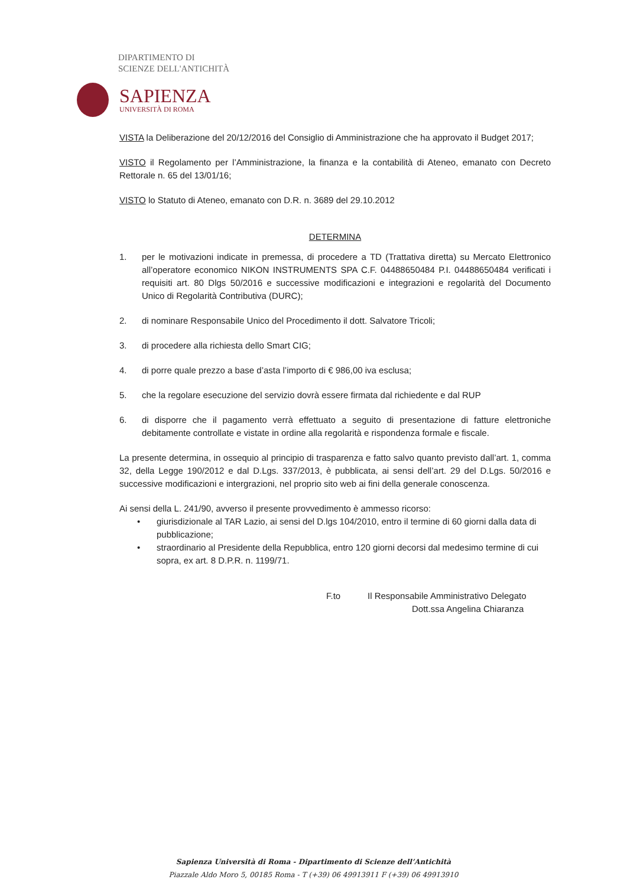DIPARTIMENTO DI
SCIENZE DELL'ANTICHITÀ
SAPIENZA
UNIVERSITÀ DI ROMA
VISTA la Deliberazione del 20/12/2016 del Consiglio di Amministrazione che ha approvato il Budget 2017;
VISTO il Regolamento per l’Amministrazione, la finanza e la contabilità di Ateneo, emanato con Decreto Rettorale n. 65 del 13/01/16;
VISTO lo Statuto di Ateneo, emanato con D.R. n. 3689 del 29.10.2012
DETERMINA
1. per le motivazioni indicate in premessa, di procedere a TD (Trattativa diretta) su Mercato Elettronico all’operatore economico NIKON INSTRUMENTS SPA C.F. 04488650484 P.I. 04488650484 verificati i requisiti art. 80 Dlgs 50/2016 e successive modificazioni e integrazioni e regolarità del Documento Unico di Regolarità Contributiva (DURC);
2. di nominare Responsabile Unico del Procedimento il dott. Salvatore Tricoli;
3. di procedere alla richiesta dello Smart CIG;
4. di porre quale prezzo a base d’asta l’importo di € 986,00 iva esclusa;
5. che la regolare esecuzione del servizio dovrà essere firmata dal richiedente e dal RUP
6. di disporre che il pagamento verrà effettuato a seguito di presentazione di fatture elettroniche debitamente controllate e vistate in ordine alla regolarità e rispondenza formale e fiscale.
La presente determina, in ossequio al principio di trasparenza e fatto salvo quanto previsto dall’art. 1, comma 32, della Legge 190/2012 e dal D.Lgs. 337/2013, è pubblicata, ai sensi dell’art. 29 del D.Lgs. 50/2016 e successive modificazioni e intergrazioni, nel proprio sito web ai fini della generale conoscenza.
Ai sensi della L. 241/90, avverso il presente provvedimento è ammesso ricorso:
• giurisdizionale al TAR Lazio, ai sensi del D.lgs 104/2010, entro il termine di 60 giorni dalla data di pubblicazione;
• straordinario al Presidente della Repubblica, entro 120 giorni decorsi dal medesimo termine di cui sopra, ex art. 8 D.P.R. n. 1199/71.
F.to Il Responsabile Amministrativo Delegato
Dott.ssa Angelina Chiaranza
Sapienza Università di Roma - Dipartimento di Scienze dell’Antichità
Piazzale Aldo Moro 5, 00185 Roma - T (+39) 06 49913911 F (+39) 06 49913910